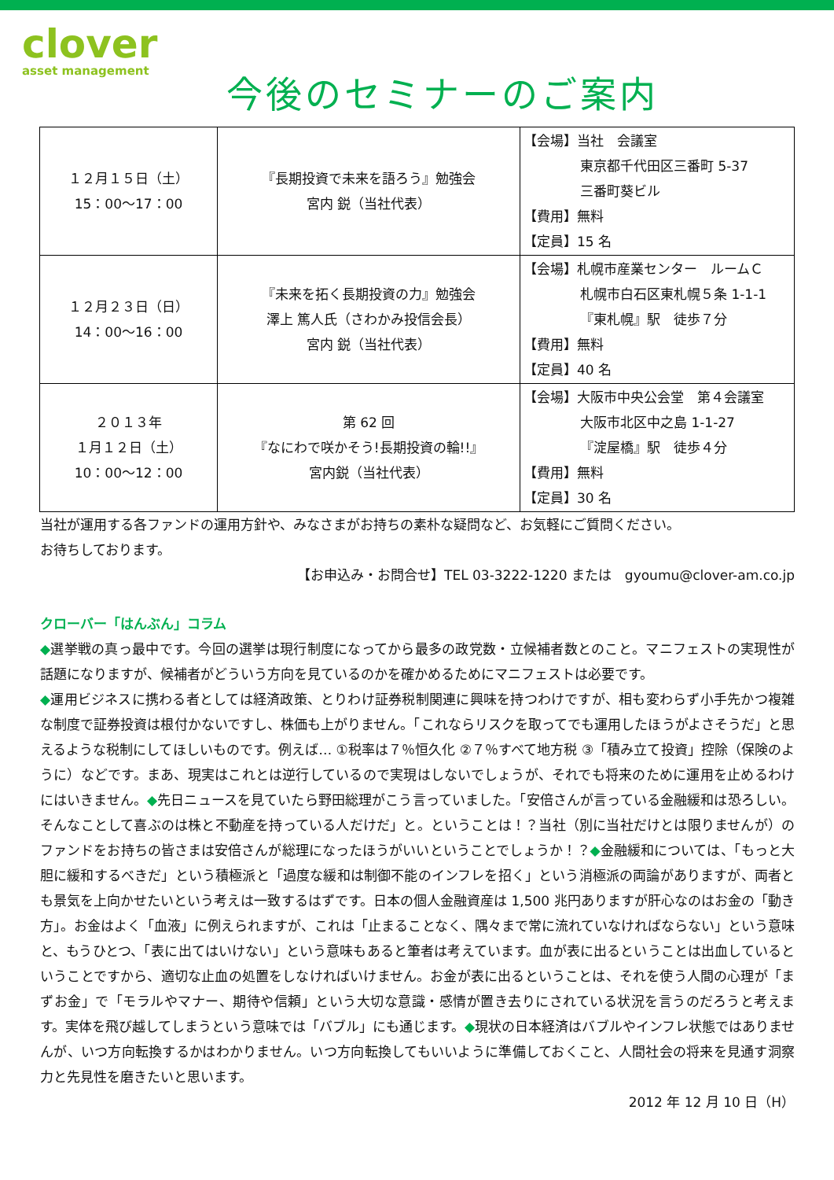clover
asset management
今後のセミナーのご案内
| １２月１５日（土） 15：00～17：00 | 『長期投資で未来を語ろう』勉強会 宮内 鋭（当社代表） | 【会場】当社 会議室 東京都千代田区三番町 5-37 三番町葵ビル 【費用】無料 【定員】15 名 |
| １２月２３日（日） 14：00～16：00 | 『未来を拓く長期投資の力』勉強会 澤上 篤人氏（さわかみ投信会長） 宮内 鋭（当社代表） | 【会場】札幌市産業センター ルームＣ 札幌市白石区東札幌５条 1-1-1 『東札幌』駅 徒歩７分 【費用】無料 【定員】40 名 |
| ２０１３年 １月１２日（土） 10：00～12：00 | 第 62 回 『なにわで咲かそう!長期投資の輪!!』 宮内鋭（当社代表） | 【会場】大阪市中央公会堂 第４会議室 大阪市北区中之島 1-1-27 『淀屋橋』駅 徒歩４分 【費用】無料 【定員】30 名 |
当社が運用する各ファンドの運用方針や、みなさまがお持ちの素朴な疑問など、お気軽にご質問ください。
お待ちしております。
【お申込み・お問合せ】TEL 03-3222-1220 または　gyoumu@clover-am.co.jp
クローバー「はんぶん」コラム
◆選挙戦の真っ最中です。今回の選挙は現行制度になってから最多の政党数・立候補者数とのこと。マニフェストの実現性が話題になりますが、候補者がどういう方向を見ているのかを確かめるためにマニフェストは必要です。
◆運用ビジネスに携わる者としては経済政策、とりわけ証券税制関連に興味を持つわけですが、相も変わらず小手先かつ複雑な制度で証券投資は根付かないですし、株価も上がりません。「これならリスクを取ってでも運用したほうがよさそうだ」と思えるような税制にしてほしいものです。例えば… ①税率は７％恒久化 ②７％すべて地方税 ③「積み立て投資」控除（保険のように）などです。まあ、現実はこれとは逆行しているので実現はしないでしょうが、それでも将来のために運用を止めるわけにはいきません。◆先日ニュースを見ていたら野田総理がこう言っていました。「安倍さんが言っている金融緩和は恐ろしい。そんなことして喜ぶのは株と不動産を持っている人だけだ」と。ということは！？当社（別に当社だけとは限りませんが）のファンドをお持ちの皆さまは安倍さんが総理になったほうがいいということでしょうか！？◆金融緩和については、「もっと大胆に緩和するべきだ」という積極派と「過度な緩和は制御不能のインフレを招く」という消極派の両論がありますが、両者とも景気を上向かせたいという考えは一致するはずです。日本の個人金融資産は 1,500 兆円ありますが肝心なのはお金の「動き方」。お金はよく「血液」に例えられますが、これは「止まることなく、隅々まで常に流れていなければならない」という意味と、もうひとつ、「表に出てはいけない」という意味もあると筆者は考えています。血が表に出るということは出血しているということですから、適切な止血の処置をしなければいけません。お金が表に出るということは、それを使う人間の心理が「まずお金」で「モラルやマナー、期待や信頼」という大切な意識・感情が置き去りにされている状況を言うのだろうと考えます。実体を飛び越してしまうという意味では「バブル」にも通じます。◆現状の日本経済はバブルやインフレ状態ではありませんが、いつ方向転換するかはわかりません。いつ方向転換してもいいように準備しておくこと、人間社会の将来を見通す洞察力と先見性を磨きたいと思います。
2012 年 12 月 10 日（H）